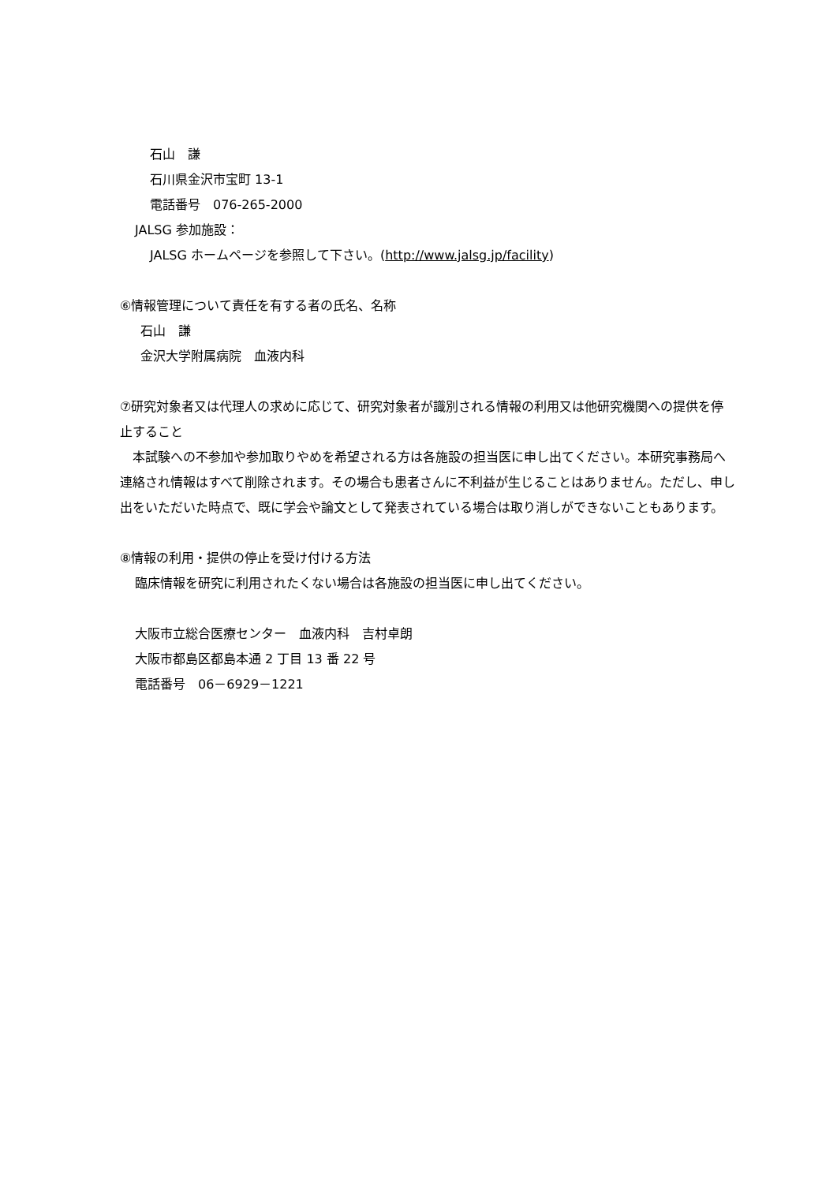石山　謙
石川県金沢市宝町 13-1
電話番号　076-265-2000
JALSG 参加施設：
JALSG ホームページを参照して下さい。(http://www.jalsg.jp/facility)
⑥情報管理について責任を有する者の氏名、名称
石山　謙
金沢大学附属病院　血液内科
⑦研究対象者又は代理人の求めに応じて、研究対象者が識別される情報の利用又は他研究機関への提供を停止すること
　本試験への不参加や参加取りやめを希望される方は各施設の担当医に申し出てください。本研究事務局へ連絡され情報はすべて削除されます。その場合も患者さんに不利益が生じることはありません。ただし、申し出をいただいた時点で、既に学会や論文として発表されている場合は取り消しができないこともあります。
⑧情報の利用・提供の停止を受け付ける方法
臨床情報を研究に利用されたくない場合は各施設の担当医に申し出てください。
大阪市立総合医療センター　血液内科　吉村卓朗
大阪市都島区都島本通 2 丁目 13 番 22 号
電話番号　06－6929－1221